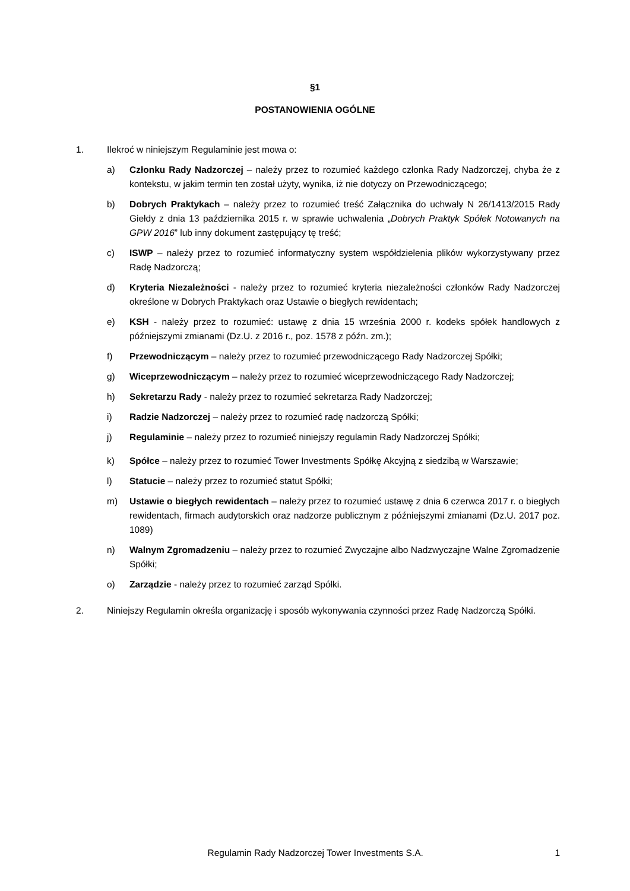§1
POSTANOWIENIA OGÓLNE
1. Ilekroć w niniejszym Regulaminie jest mowa o:
a) Członku Rady Nadzorczej – należy przez to rozumieć każdego członka Rady Nadzorczej, chyba że z kontekstu, w jakim termin ten został użyty, wynika, iż nie dotyczy on Przewodniczącego;
b) Dobrych Praktykach – należy przez to rozumieć treść Załącznika do uchwały N 26/1413/2015 Rady Giełdy z dnia 13 października 2015 r. w sprawie uchwalenia „Dobrych Praktyk Spółek Notowanych na GPW 2016” lub inny dokument zastępujący tę treść;
c) ISWP – należy przez to rozumieć informatyczny system współdzielenia plików wykorzystywany przez Radę Nadzorczą;
d) Kryteria Niezależności - należy przez to rozumieć kryteria niezależności członków Rady Nadzorczej określone w Dobrych Praktykach oraz Ustawie o biegłych rewidentach;
e) KSH - należy przez to rozumieć: ustawę z dnia 15 września 2000 r. kodeks spółek handlowych z późniejszymi zmianami (Dz.U. z 2016 r., poz. 1578 z późn. zm.);
f) Przewodniczącym – należy przez to rozumieć przewodniczącego Rady Nadzorczej Spółki;
g) Wiceprzewodniczącym – należy przez to rozumieć wiceprzewodniczącego Rady Nadzorczej;
h) Sekretarzu Rady - należy przez to rozumieć sekretarza Rady Nadzorczej;
i) Radzie Nadzorczej – należy przez to rozumieć radę nadzorczą Spółki;
j) Regulaminie – należy przez to rozumieć niniejszy regulamin Rady Nadzorczej Spółki;
k) Spółce – należy przez to rozumieć Tower Investments Spółkę Akcyjną z siedzibą w Warszawie;
l) Statucie – należy przez to rozumieć statut Spółki;
m) Ustawie o biegłych rewidentach – należy przez to rozumieć ustawę z dnia 6 czerwca 2017 r. o biegłych rewidentach, firmach audytorskich oraz nadzorze publicznym z późniejszymi zmianami (Dz.U. 2017 poz. 1089)
n) Walnym Zgromadzeniu – należy przez to rozumieć Zwyczajne albo Nadzwyczajne Walne Zgromadzenie Spółki;
o) Zarządzie - należy przez to rozumieć zarząd Spółki.
2. Niniejszy Regulamin określa organizację i sposób wykonywania czynności przez Radę Nadzorczą Spółki.
Regulamin Rady Nadzorczej Tower Investments S.A.
1